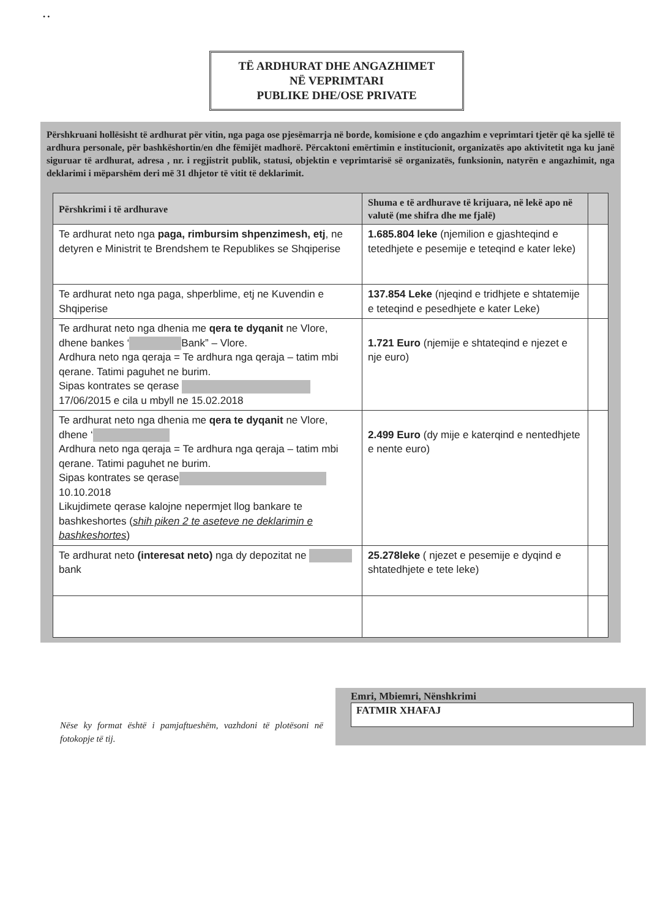• •
TË ARDHURAT DHE ANGAZHIMET
NË VEPRIMTARI
PUBLIKE DHE/OSE PRIVATE
Përshkruani hollësisht të ardhurat për vitin, nga paga ose pjesëmarrja në borde, komisione e çdo angazhim e veprimtari tjetër që ka sjellë të ardhura personale, për bashkëshortin/en dhe fëmijët madhorë. Përcaktoni emërtimin e institucionit, organizatës apo aktivitetit nga ku janë siguruar të ardhurat, adresa , nr. i regjistrit publik, statusi, objektin e veprimtarisë së organizatës, funksionin, natyrën e angazhimit, nga deklarimi i mëparshëm deri më 31 dhjetor të vitit të deklarimit.
| Përshkrimi i të ardhurave | Shuma e të ardhurave të krijuara, në lekë apo në valutë (me shifra dhe me fjalë) | |
| --- | --- | --- |
| Te ardhurat neto nga paga, rimbursim shpenzimesh, etj , ne detyren e Ministrit te Brendshem te Republikes se Shqiperise | 1.685.804 leke (njemilion e gjashteqind e tetedhjete e pesemije e teteqind e kater leke) | |
| Te ardhurat neto nga paga, shperblime, etj ne Kuvendin e Shqiperise | 137.854 Leke (njeqind e tridhjete e shtatemije e teteqind e pesedhjete e kater Leke) | |
| Te ardhurat neto nga dhenia me qera te dyqanit ne Vlore, dhene bankes ‘ Bank” – Vlore. Ardhura neto nga qeraja = Te ardhura nga qeraja – tatim mbi qerane. Tatimi paguhet ne burim. Sipas kontrates se qerase 17/06/2015 e cila u mbyll ne 15.02.2018 | 1.721 Euro (njemije e shtateqind e njezet e nje euro) | |
| Te ardhurat neto nga dhenia me qera te dyqanit ne Vlore, dhene ‘ Ardhura neto nga qeraja = Te ardhura nga qeraja – tatim mbi qerane. Tatimi paguhet ne burim. Sipas kontrates se qerase 10.10.2018 Likujdimete qerase kalojne nepermjet llog bankare te bashkeshortes ( shih piken 2 te aseteve ne deklarimin e bashkeshortes ) | 2.499 Euro (dy mije e katerqind e nentedhjete e nente euro) | |
| Te ardhurat neto (interesat neto) nga dy depozitat ne bank | 25.278leke ( njezet e pesemije e dyqind e shtatedhjete e tete leke) | |
Nëse ky format është i pamjaftueshëm, vazhdoni të plotësoni në fotokopje të tij.
Emri, Mbiemri, Nënshkrimi
FATMIR XHAFAJ